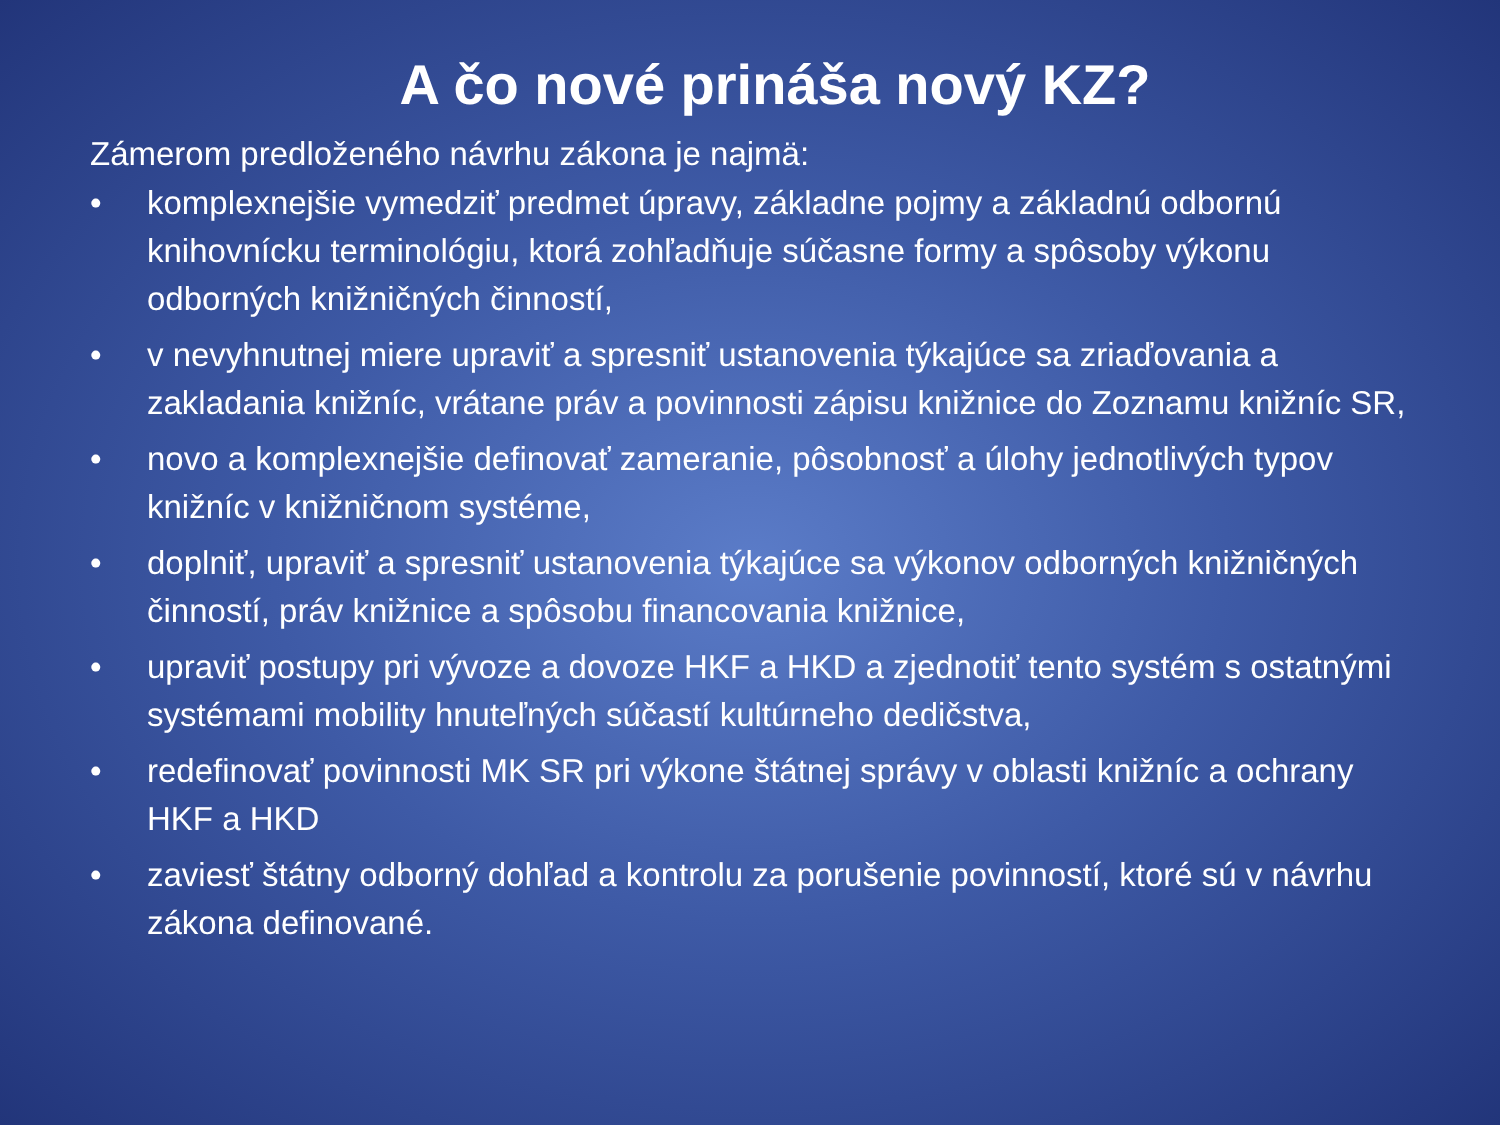A čo nové prináša nový KZ?
Zámerom predloženého návrhu zákona je najmä:
• komplexnejšie vymedziť predmet úpravy, základne pojmy a základnú odbornú knihovnícku terminológiu, ktorá zohľadňuje súčasne formy a spôsoby výkonu odborných knižničných činností,
• v nevyhnutnej miere upraviť a spresniť ustanovenia týkajúce sa zriaďovania a zakladania knižníc, vrátane práv a povinnosti zápisu knižnice do Zoznamu knižníc SR,
• novo a komplexnejšie definovať zameranie, pôsobnosť a úlohy jednotlivých typov knižníc v knižničnom systéme,
• doplniť, upraviť a spresniť ustanovenia týkajúce sa výkonov odborných knižničných činností, práv knižnice a spôsobu financovania knižnice,
• upraviť postupy pri vývoze a dovoze HKF a HKD a zjednotiť tento systém s ostatnými systémami mobility hnuteľných súčastí kultúrneho dedičstva,
• redefinovať povinnosti MK SR pri výkone štátnej správy v oblasti knižníc a ochrany HKF a HKD
• zaviesť štátny odborný dohľad a kontrolu za porušenie povinností, ktoré sú v návrhu zákona definované.